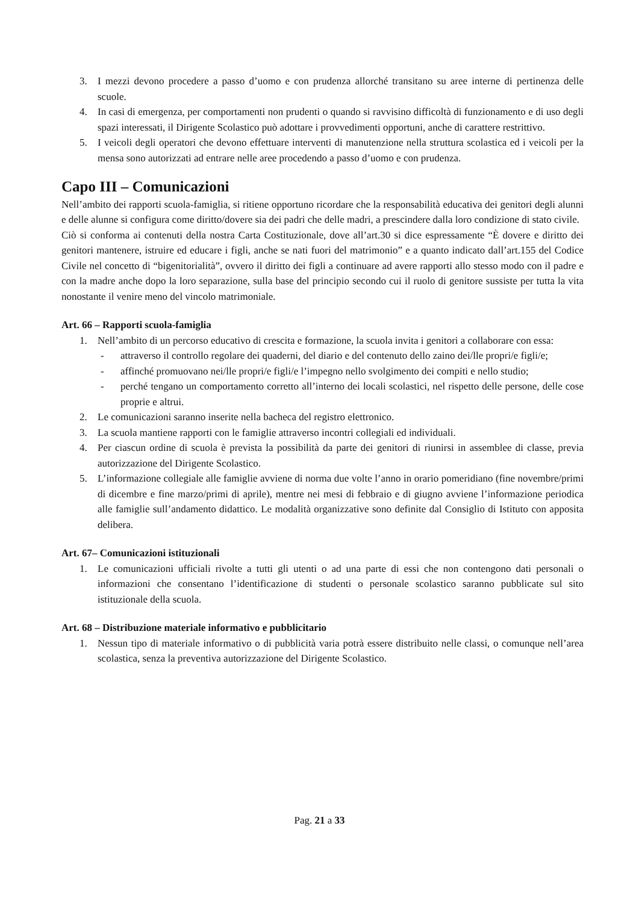3. I mezzi devono procedere a passo d’uomo e con prudenza allorché transitano su aree interne di pertinenza delle scuole.
4. In casi di emergenza, per comportamenti non prudenti o quando si ravvisino difficoltà di funzionamento e di uso degli spazi interessati, il Dirigente Scolastico può adottare i provvedimenti opportuni, anche di carattere restrittivo.
5. I veicoli degli operatori che devono effettuare interventi di manutenzione nella struttura scolastica ed i veicoli per la mensa sono autorizzati ad entrare nelle aree procedendo a passo d’uomo e con prudenza.
Capo III – Comunicazioni
Nell’ambito dei rapporti scuola-famiglia, si ritiene opportuno ricordare che la responsabilità educativa dei genitori degli alunni e delle alunne si configura come diritto/dovere sia dei padri che delle madri, a prescindere dalla loro condizione di stato civile.
Ciò si conforma ai contenuti della nostra Carta Costituzionale, dove all’art.30 si dice espressamente “È dovere e diritto dei genitori mantenere, istruire ed educare i figli, anche se nati fuori del matrimonio” e a quanto indicato dall’art.155 del Codice Civile nel concetto di “bigenitorialità”, ovvero il diritto dei figli a continuare ad avere rapporti allo stesso modo con il padre e con la madre anche dopo la loro separazione, sulla base del principio secondo cui il ruolo di genitore sussiste per tutta la vita nonostante il venire meno del vincolo matrimoniale.
Art. 66 – Rapporti scuola-famiglia
1. Nell’ambito di un percorso educativo di crescita e formazione, la scuola invita i genitori a collaborare con essa:
- attraverso il controllo regolare dei quaderni, del diario e del contenuto dello zaino dei/lle propri/e figli/e;
- affinché promuovano nei/lle propri/e figli/e l’impegno nello svolgimento dei compiti e nello studio;
- perché tengano un comportamento corretto all’interno dei locali scolastici, nel rispetto delle persone, delle cose proprie e altrui.
2. Le comunicazioni saranno inserite nella bacheca del registro elettronico.
3. La scuola mantiene rapporti con le famiglie attraverso incontri collegiali ed individuali.
4. Per ciascun ordine di scuola è prevista la possibilità da parte dei genitori di riunirsi in assemblee di classe, previa autorizzazione del Dirigente Scolastico.
5. L’informazione collegiale alle famiglie avviene di norma due volte l’anno in orario pomeridiano (fine novembre/primi di dicembre e fine marzo/primi di aprile), mentre nei mesi di febbraio e di giugno avviene l’informazione periodica alle famiglie sull’andamento didattico. Le modalità organizzative sono definite dal Consiglio di Istituto con apposita delibera.
Art. 67– Comunicazioni istituzionali
1. Le comunicazioni ufficiali rivolte a tutti gli utenti o ad una parte di essi che non contengono dati personali o informazioni che consentano l’identificazione di studenti o personale scolastico saranno pubblicate sul sito istituzionale della scuola.
Art. 68 – Distribuzione materiale informativo e pubblicitario
1. Nessun tipo di materiale informativo o di pubblicità varia potrà essere distribuito nelle classi, o comunque nell’area scolastica, senza la preventiva autorizzazione del Dirigente Scolastico.
Pag. 21 a 33